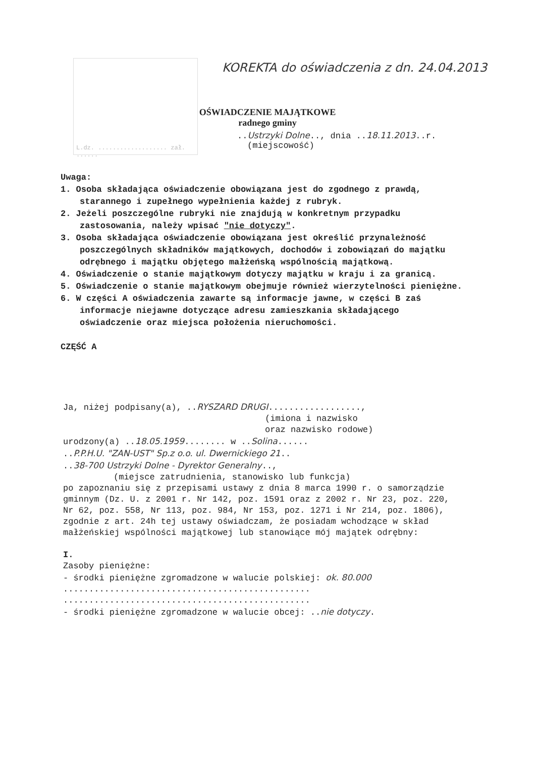L.dz. ................... zał. ......
KOREKTA do oświadczenia z dn. 24.04.2013
OŚWIADCZENIE MAJĄTKOWE
radnego gminy
..Ustrzyki Dolne.., dnia ..18.11.2013..r.
(miejscowość)
Uwaga:
1. Osoba składająca oświadczenie obowiązana jest do zgodnego z prawdą, starannego i zupełnego wypełnienia każdej z rubryk.
2. Jeżeli poszczególne rubryki nie znajdują w konkretnym przypadku zastosowania, należy wpisać "nie dotyczy".
3. Osoba składająca oświadczenie obowiązana jest określić przynależność poszczególnych składników majątkowych, dochodów i zobowiązań do majątku odrębnego i majątku objętego małżeńską wspólnością majątkową.
4. Oświadczenie o stanie majątkowym dotyczy majątku w kraju i za granicą.
5. Oświadczenie o stanie majątkowym obejmuje również wierzytelności pieniężne.
6. W części A oświadczenia zawarte są informacje jawne, w części B zaś informacje niejawne dotyczące adresu zamieszkania składającego oświadczenie oraz miejsca położenia nieruchomości.
CZĘŚĆ A
Ja, niżej podpisany(a), ..RYSZARD DRUGI..................,
(imiona i nazwisko
oraz nazwisko rodowe)
urodzony(a) ..18.05.1959........ w ..Solina......
..P.P.H.U. "ZAN-UST" Sp.z o.o. ul. Dwernickiego 21..
..38-700 Ustrzyki Dolne - Dyrektor Generalny..,
(miejsce zatrudnienia, stanowisko lub funkcja)
po zapoznaniu się z przepisami ustawy z dnia 8 marca 1990 r. o samorządzie gminnym (Dz. U. z 2001 r. Nr 142, poz. 1591 oraz z 2002 r. Nr 23, poz. 220, Nr 62, poz. 558, Nr 113, poz. 984, Nr 153, poz. 1271 i Nr 214, poz. 1806), zgodnie z art. 24h tej ustawy oświadczam, że posiadam wchodzące w skład małżeńskiej wspólności majątkowej lub stanowiące mój majątek odrębny:
I.
Zasoby pieniężne:
- środki pieniężne zgromadzone w walucie polskiej: ok. 80.000
................................................
................................................
- środki pieniężne zgromadzone w walucie obcej: ..nie dotyczy.